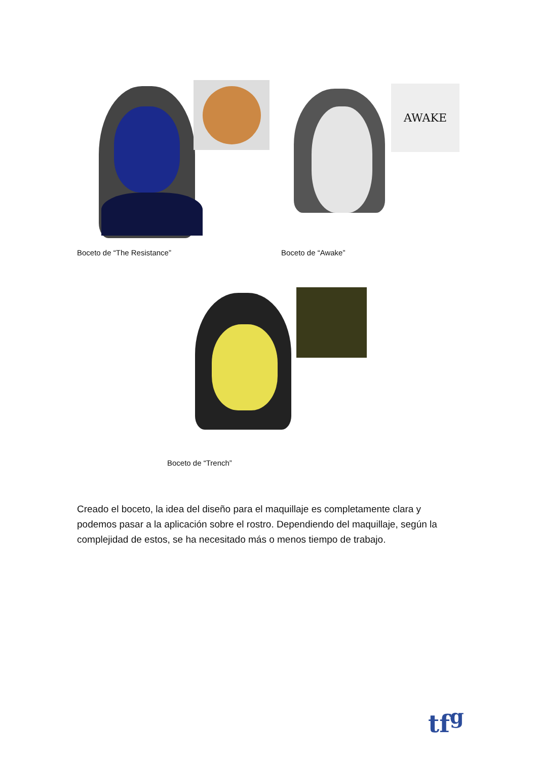AWAKE
Boceto de “The Resistance” Boceto de “Awake”
Boceto de “Trench”
Creado el boceto, la idea del diseño para el maquillaje es completamente clara y podemos pasar a la aplicación sobre el rostro. Dependiendo del maquillaje, según la complejidad de estos, se ha necesitado más o menos tiempo de trabajo.
tf<sup>g</sup>